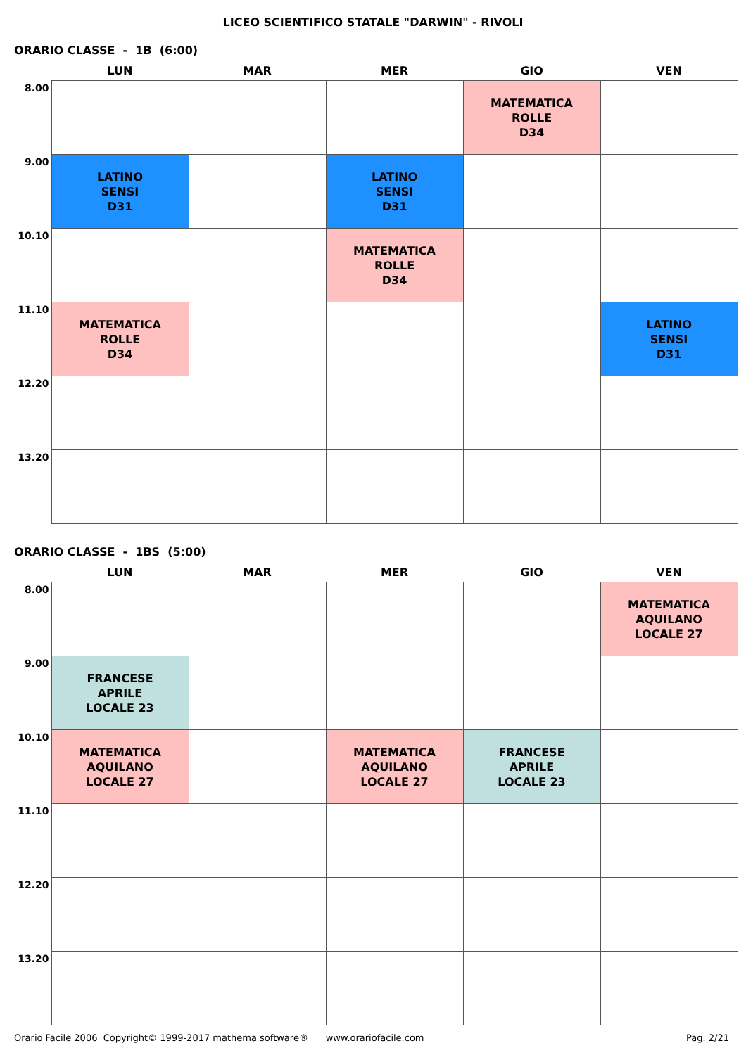LICEO SCIENTIFICO STATALE "DARWIN" - RIVOLI
ORARIO CLASSE - 1B (6:00)
| | LUN | MAR | MER | GIO | VEN |
| --- | --- | --- | --- | --- | --- |
| 8.00 | | | | MATEMATICA ROLLE D34 | |
| 9.00 | LATINO SENSI D31 | | LATINO SENSI D31 | | |
| 10.10 | | | MATEMATICA ROLLE D34 | | |
| 11.10 | MATEMATICA ROLLE D34 | | | | LATINO SENSI D31 |
| 12.20 | | | | | |
| 13.20 | | | | | |
ORARIO CLASSE - 1BS (5:00)
| | LUN | MAR | MER | GIO | VEN |
| --- | --- | --- | --- | --- | --- |
| 8.00 | | | | | MATEMATICA AQUILANO LOCALE 27 |
| 9.00 | FRANCESE APRILE LOCALE 23 | | | | |
| 10.10 | MATEMATICA AQUILANO LOCALE 27 | | MATEMATICA AQUILANO LOCALE 27 | FRANCESE APRILE LOCALE 23 | |
| 11.10 | | | | | |
| 12.20 | | | | | |
| 13.20 | | | | | |
Orario Facile 2006 Copyright© 1999-2017 mathema software® www.orariofacile.com Pag. 2/21